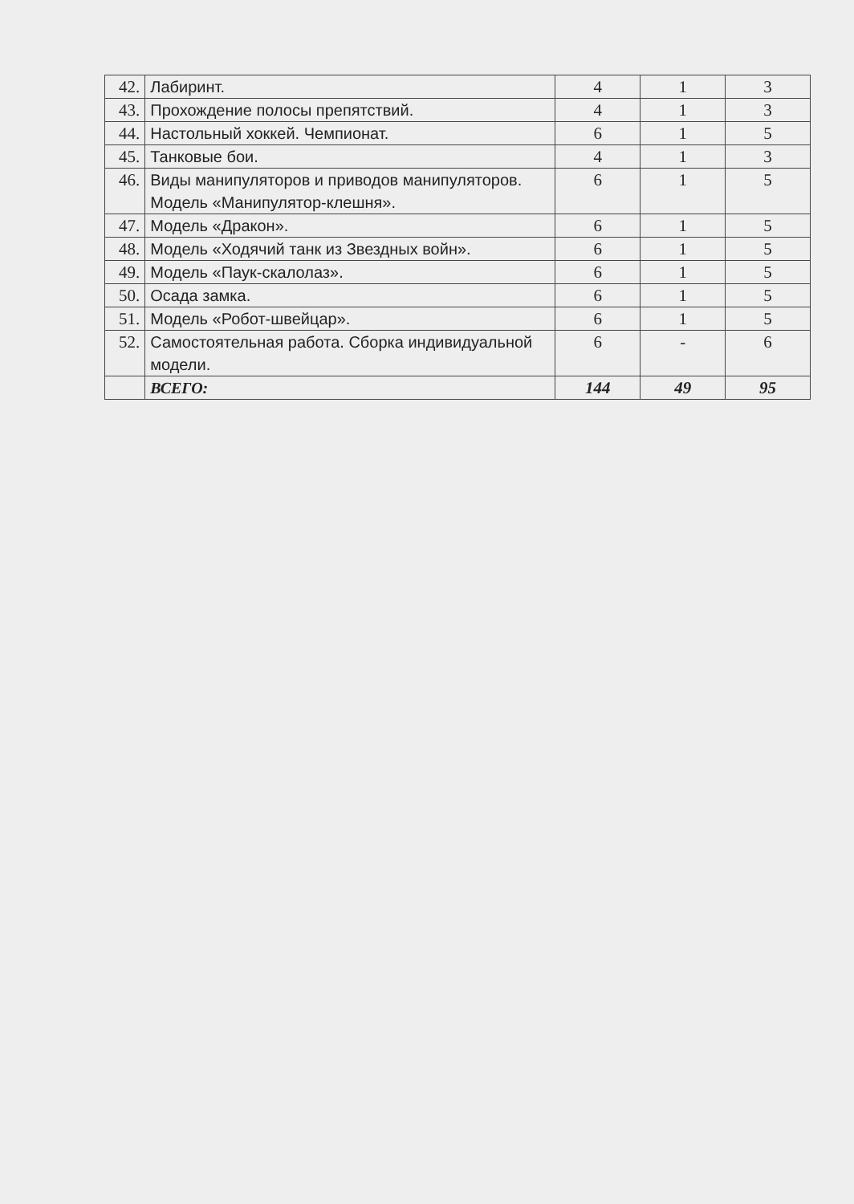| 42. | Лабиринт. | 4 | 1 | 3 |
| 43. | Прохождение полосы препятствий. | 4 | 1 | 3 |
| 44. | Настольный хоккей. Чемпионат. | 6 | 1 | 5 |
| 45. | Танковые бои. | 4 | 1 | 3 |
| 46. | Виды манипуляторов и приводов манипуляторов. Модель «Манипулятор-клешня». | 6 | 1 | 5 |
| 47. | Модель «Дракон». | 6 | 1 | 5 |
| 48. | Модель «Ходячий танк из Звездных войн». | 6 | 1 | 5 |
| 49. | Модель «Паук-скалолаз». | 6 | 1 | 5 |
| 50. | Осада замка. | 6 | 1 | 5 |
| 51. | Модель «Робот-швейцар». | 6 | 1 | 5 |
| 52. | Самостоятельная работа. Сборка индивидуальной модели. | 6 | - | 6 |
| | ВСЕГО: | 144 | 49 | 95 |